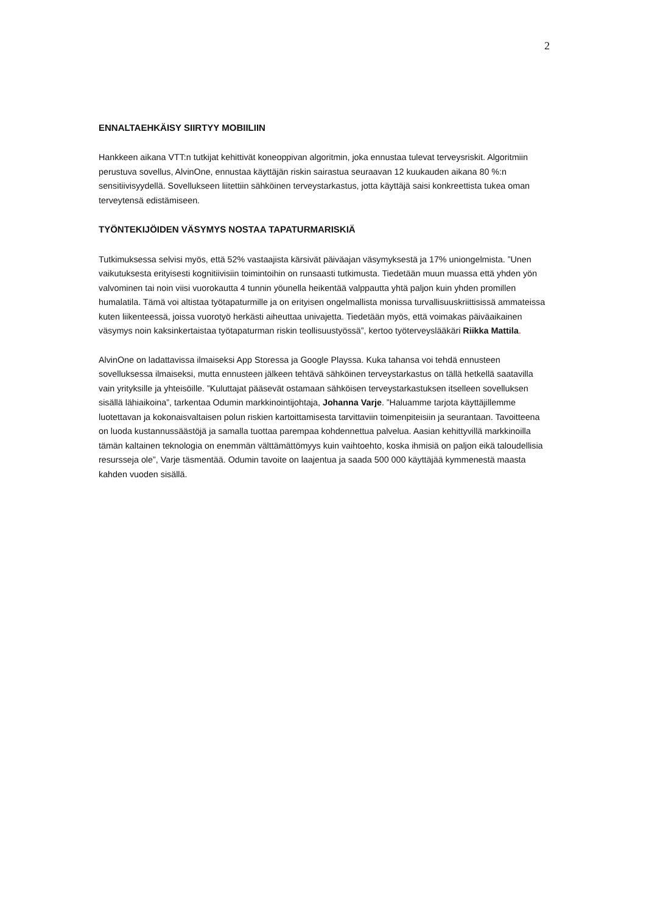2
ENNALTAEHKÄISY SIIRTYY MOBIILIIN
Hankkeen aikana VTT:n tutkijat kehittivät koneoppivan algoritmin, joka ennustaa tulevat terveysriskit. Algoritmiin perustuva sovellus, AlvinOne, ennustaa käyttäjän riskin sairastua seuraavan 12 kuukauden aikana 80 %:n sensitiivisyydellä. Sovellukseen liitettiin sähköinen terveystarkastus, jotta käyttäjä saisi konkreettista tukea oman terveytensä edistämiseen.
TYÖNTEKIJÖIDEN VÄSYMYS NOSTAA TAPATURMARISKIÄ
Tutkimuksessa selvisi myös, että 52% vastaajista kärsivät päiväajan väsymyksestä ja 17% uniongelmista. ”Unen vaikutuksesta erityisesti kognitiivisiin toimintoihin on runsaasti tutkimusta. Tiedetään muun muassa että yhden yön valvominen tai noin viisi vuorokautta 4 tunnin yöunella heikentää valppautta yhtä paljon kuin yhden promillen humalatila. Tämä voi altistaa työtapaturmille ja on erityisen ongelmallista monissa turvallisuuskriittisissä ammateissa kuten liikenteessä, joissa vuorotyö herkästi aiheuttaa univajetta. Tiedetään myös, että voimakas päiväaikainen väsymys noin kaksinkertaistaa työtapaturman riskin teollisuustyössä”, kertoo työterveyslääkäri Riikka Mattila.
AlvinOne on ladattavissa ilmaiseksi App Storessa ja Google Playssa. Kuka tahansa voi tehdä ennusteen sovelluksessa ilmaiseksi, mutta ennusteen jälkeen tehtävä sähköinen terveystarkastus on tällä hetkellä saatavilla vain yrityksille ja yhteisöille. ”Kuluttajat pääsevät ostamaan sähköisen terveystarkastuksen itselleen sovelluksen sisällä lähiaikoina”, tarkentaa Odumin markkinointijohtaja, Johanna Varje. ”Haluamme tarjota käyttäjillemme luotettavan ja kokonaisvaltaisen polun riskien kartoittamisesta tarvittaviin toimenpiteisiin ja seurantaan. Tavoitteena on luoda kustannussäästöjä ja samalla tuottaa parempaa kohdennettua palvelua. Aasian kehittyvillä markkinoilla tämän kaltainen teknologia on enemmän välttämättömyys kuin vaihtoehto, koska ihmisiä on paljon eikä taloudellisia resursseja ole”, Varje täsmentää. Odumin tavoite on laajentua ja saada 500 000 käyttäjää kymmenestä maasta kahden vuoden sisällä.